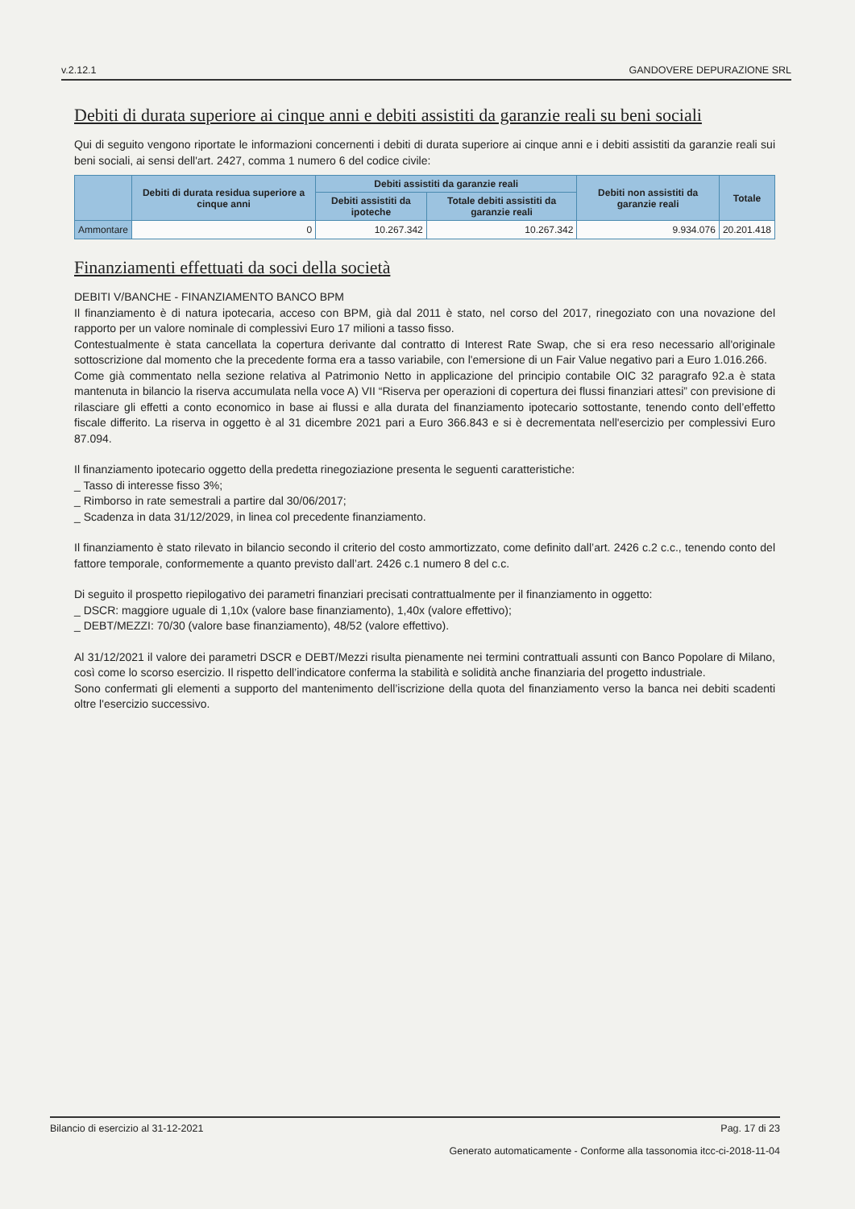v.2.12.1 GANDOVERE DEPURAZIONE SRL
Debiti di durata superiore ai cinque anni e debiti assistiti da garanzie reali su beni sociali
Qui di seguito vengono riportate le informazioni concernenti i debiti di durata superiore ai cinque anni e i debiti assistiti da garanzie reali sui beni sociali, ai sensi dell'art. 2427, comma 1 numero 6 del codice civile:
| | Debiti di durata residua superiore a cinque anni | Debiti assistiti da garanzie reali | | Debiti non assistiti da garanzie reali | Totale |
| --- | --- | --- | --- | --- | --- |
| | | Debiti assistiti da ipoteche | Totale debiti assistiti da garanzie reali | | |
| Ammontare | 0 | 10.267.342 | 10.267.342 | 9.934.076 | 20.201.418 |
Finanziamenti effettuati da soci della società
DEBITI V/BANCHE - FINANZIAMENTO BANCO BPM
Il finanziamento è di natura ipotecaria, acceso con BPM, già dal 2011 è stato, nel corso del 2017, rinegoziato con una novazione del rapporto per un valore nominale di complessivi Euro 17 milioni a tasso fisso.
Contestualmente è stata cancellata la copertura derivante dal contratto di Interest Rate Swap, che si era reso necessario all'originale sottoscrizione dal momento che la precedente forma era a tasso variabile, con l'emersione di un Fair Value negativo pari a Euro 1.016.266.
Come già commentato nella sezione relativa al Patrimonio Netto in applicazione del principio contabile OIC 32 paragrafo 92.a è stata mantenuta in bilancio la riserva accumulata nella voce A) VII “Riserva per operazioni di copertura dei flussi finanziari attesi” con previsione di rilasciare gli effetti a conto economico in base ai flussi e alla durata del finanziamento ipotecario sottostante, tenendo conto dell’effetto fiscale differito. La riserva in oggetto è al 31 dicembre 2021 pari a Euro 366.843 e si è decrementata nell'esercizio per complessivi Euro 87.094.
Il finanziamento ipotecario oggetto della predetta rinegoziazione presenta le seguenti caratteristiche:
_ Tasso di interesse fisso 3%;
_ Rimborso in rate semestrali a partire dal 30/06/2017;
_ Scadenza in data 31/12/2029, in linea col precedente finanziamento.
Il finanziamento è stato rilevato in bilancio secondo il criterio del costo ammortizzato, come definito dall’art. 2426 c.2 c.c., tenendo conto del fattore temporale, conformemente a quanto previsto dall’art. 2426 c.1 numero 8 del c.c.
Di seguito il prospetto riepilogativo dei parametri finanziari precisati contrattualmente per il finanziamento in oggetto:
_ DSCR: maggiore uguale di 1,10x (valore base finanziamento), 1,40x (valore effettivo);
_ DEBT/MEZZI: 70/30 (valore base finanziamento), 48/52 (valore effettivo).
Al 31/12/2021 il valore dei parametri DSCR e DEBT/Mezzi risulta pienamente nei termini contrattuali assunti con Banco Popolare di Milano, così come lo scorso esercizio. Il rispetto dell’indicatore conferma la stabilità e solidità anche finanziaria del progetto industriale.
Sono confermati gli elementi a supporto del mantenimento dell’iscrizione della quota del finanziamento verso la banca nei debiti scadenti oltre l'esercizio successivo.
Bilancio di esercizio al 31-12-2021 Pag. 17 di 23
Generato automaticamente - Conforme alla tassonomia itcc-ci-2018-11-04